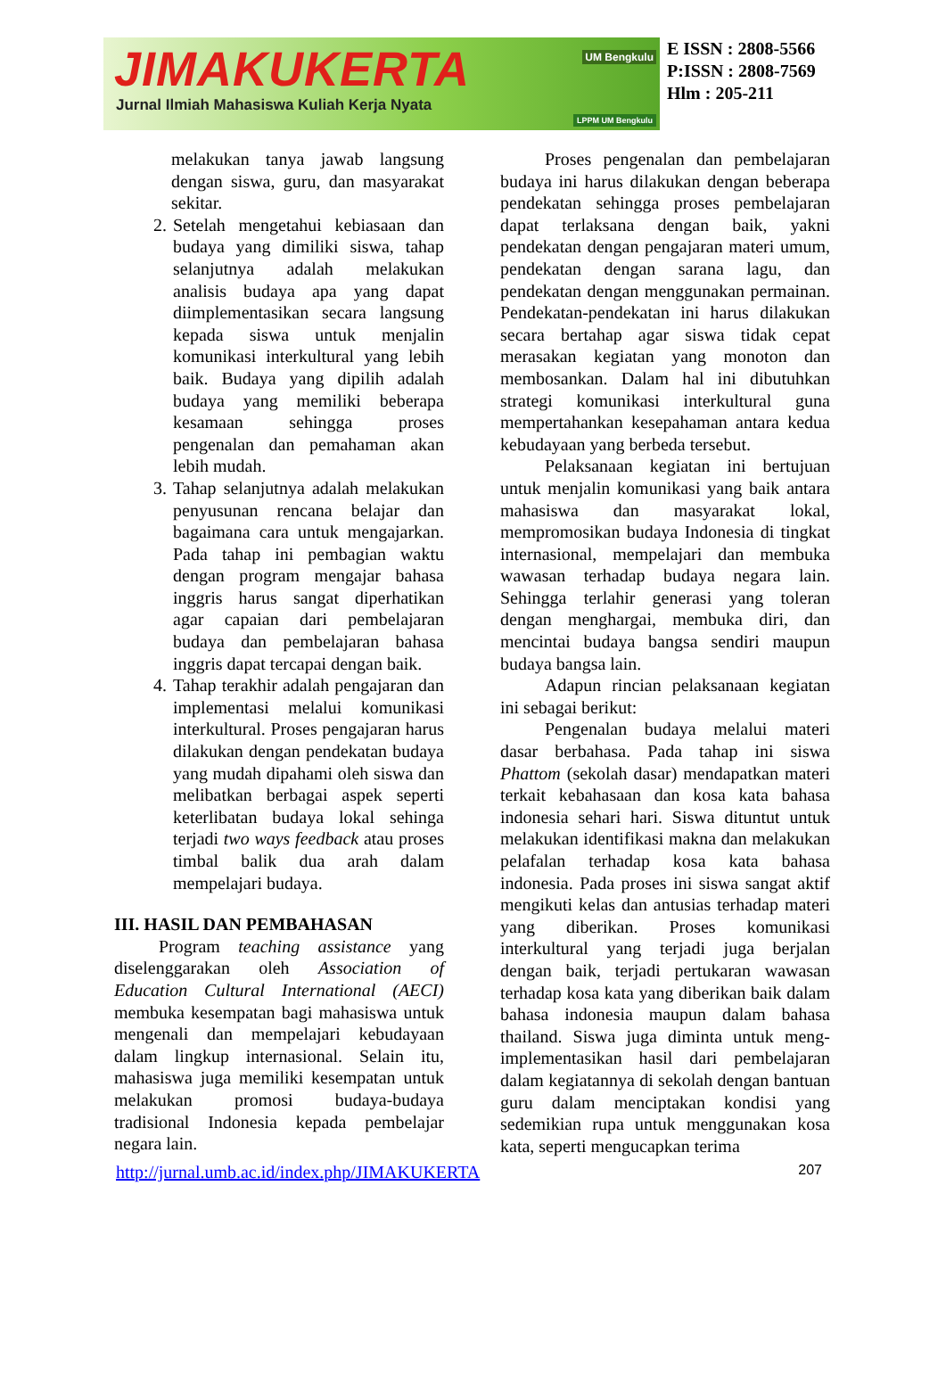JIMAKUKERTA
Jurnal Ilmiah Mahasiswa Kuliah Kerja Nyata
UM Bengkulu
LPPM UM Bengkulu
E ISSN : 2808-5566
P:ISSN : 2808-7569
Hlm : 205-211
melakukan tanya jawab langsung dengan siswa, guru, dan masyarakat sekitar.
2. Setelah mengetahui kebiasaan dan budaya yang dimiliki siswa, tahap selanjutnya adalah melakukan analisis budaya apa yang dapat diimplementasikan secara langsung kepada siswa untuk menjalin komunikasi interkultural yang lebih baik. Budaya yang dipilih adalah budaya yang memiliki beberapa kesamaan sehingga proses pengenalan dan pemahaman akan lebih mudah.
3. Tahap selanjutnya adalah melakukan penyusunan rencana belajar dan bagaimana cara untuk mengajarkan. Pada tahap ini pembagian waktu dengan program mengajar bahasa inggris harus sangat diperhatikan agar capaian dari pembelajaran budaya dan pembelajaran bahasa inggris dapat tercapai dengan baik.
4. Tahap terakhir adalah pengajaran dan implementasi melalui komunikasi interkultural. Proses pengajaran harus dilakukan dengan pendekatan budaya yang mudah dipahami oleh siswa dan melibatkan berbagai aspek seperti keterlibatan budaya lokal sehinga terjadi two ways feedback atau proses timbal balik dua arah dalam mempelajari budaya.
III. HASIL DAN PEMBAHASAN
Program teaching assistance yang diselenggarakan oleh Association of Education Cultural International (AECI) membuka kesempatan bagi mahasiswa untuk mengenali dan mempelajari kebudayaan dalam lingkup internasional. Selain itu, mahasiswa juga memiliki kesempatan untuk melakukan promosi budaya-budaya tradisional Indonesia kepada pembelajar negara lain.
Proses pengenalan dan pembelajaran budaya ini harus dilakukan dengan beberapa pendekatan sehingga proses pembelajaran dapat terlaksana dengan baik, yakni pendekatan dengan pengajaran materi umum, pendekatan dengan sarana lagu, dan pendekatan dengan menggunakan permainan. Pendekatan-pendekatan ini harus dilakukan secara bertahap agar siswa tidak cepat merasakan kegiatan yang monoton dan membosankan. Dalam hal ini dibutuhkan strategi komunikasi interkultural guna mempertahankan kesepahaman antara kedua kebudayaan yang berbeda tersebut.
Pelaksanaan kegiatan ini bertujuan untuk menjalin komunikasi yang baik antara mahasiswa dan masyarakat lokal, mempromosikan budaya Indonesia di tingkat internasional, mempelajari dan membuka wawasan terhadap budaya negara lain. Sehingga terlahir generasi yang toleran dengan menghargai, membuka diri, dan mencintai budaya bangsa sendiri maupun budaya bangsa lain.
Adapun rincian pelaksanaan kegiatan ini sebagai berikut:
Pengenalan budaya melalui materi dasar berbahasa. Pada tahap ini siswa Phattom (sekolah dasar) mendapatkan materi terkait kebahasaan dan kosa kata bahasa indonesia sehari hari. Siswa dituntut untuk melakukan identifikasi makna dan melakukan pelafalan terhadap kosa kata bahasa indonesia. Pada proses ini siswa sangat aktif mengikuti kelas dan antusias terhadap materi yang diberikan. Proses komunikasi interkultural yang terjadi juga berjalan dengan baik, terjadi pertukaran wawasan terhadap kosa kata yang diberikan baik dalam bahasa indonesia maupun dalam bahasa thailand. Siswa juga diminta untuk meng-implementasikan hasil dari pembelajaran dalam kegiatannya di sekolah dengan bantuan guru dalam menciptakan kondisi yang sedemikian rupa untuk menggunakan kosa kata, seperti mengucapkan terima
http://jurnal.umb.ac.id/index.php/JIMAKUKERTA 207